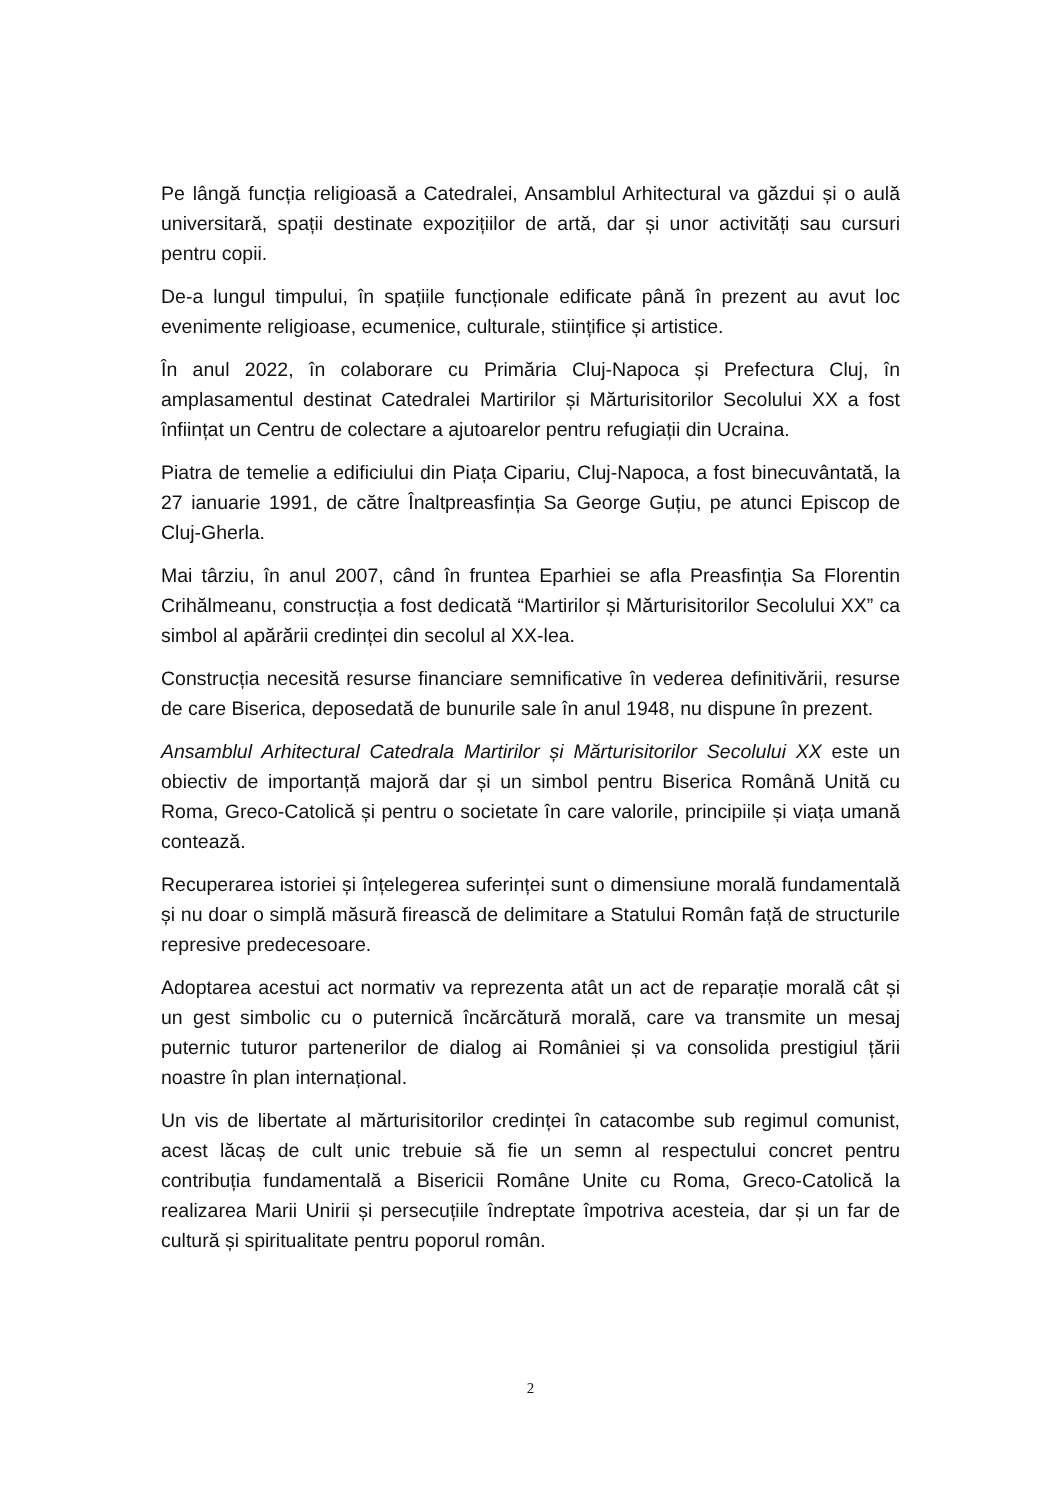Pe lângă funcția religioasă a Catedralei, Ansamblul Arhitectural va găzdui și o aulă universitară, spații destinate expozițiilor de artă, dar și unor activități sau cursuri pentru copii.
De-a lungul timpului, în spațiile funcționale edificate până în prezent au avut loc evenimente religioase, ecumenice, culturale, stiințifice și artistice.
În anul 2022, în colaborare cu Primăria Cluj-Napoca și Prefectura Cluj, în amplasamentul destinat Catedralei Martirilor și Mărturisitorilor Secolului XX a fost înființat un Centru de colectare a ajutoarelor pentru refugiații din Ucraina.
Piatra de temelie a edificiului din Piața Cipariu, Cluj-Napoca, a fost binecuvântată, la 27 ianuarie 1991, de către Înaltpreasfinția Sa George Guțiu, pe atunci Episcop de Cluj-Gherla.
Mai târziu, în anul 2007, când în fruntea Eparhiei se afla Preasfinția Sa Florentin Crihălmeanu, construcția a fost dedicată “Martirilor și Mărturisitorilor Secolului XX” ca simbol al apărării credinței din secolul al XX-lea.
Construcția necesită resurse financiare semnificative în vederea definitivării, resurse de care Biserica, deposedată de bunurile sale în anul 1948, nu dispune în prezent.
Ansamblul Arhitectural Catedrala Martirilor și Mărturisitorilor Secolului XX este un obiectiv de importanță majoră dar și un simbol pentru Biserica Română Unită cu Roma, Greco-Catolică și pentru o societate în care valorile, principiile și viața umană contează.
Recuperarea istoriei și înțelegerea suferinței sunt o dimensiune morală fundamentală și nu doar o simplă măsură firească de delimitare a Statului Român față de structurile represive predecesoare.
Adoptarea acestui act normativ va reprezenta atât un act de reparație morală cât și un gest simbolic cu o puternică încărcătură morală, care va transmite un mesaj puternic tuturor partenerilor de dialog ai României și va consolida prestigiul țării noastre în plan internațional.
Un vis de libertate al mărturisitorilor credinței în catacombe sub regimul comunist, acest lăcaș de cult unic trebuie să fie un semn al respectului concret pentru contribuția fundamentală a Bisericii Române Unite cu Roma, Greco-Catolică la realizarea Marii Unirii și persecuțiile îndreptate împotriva acesteia, dar și un far de cultură și spiritualitate pentru poporul român.
2